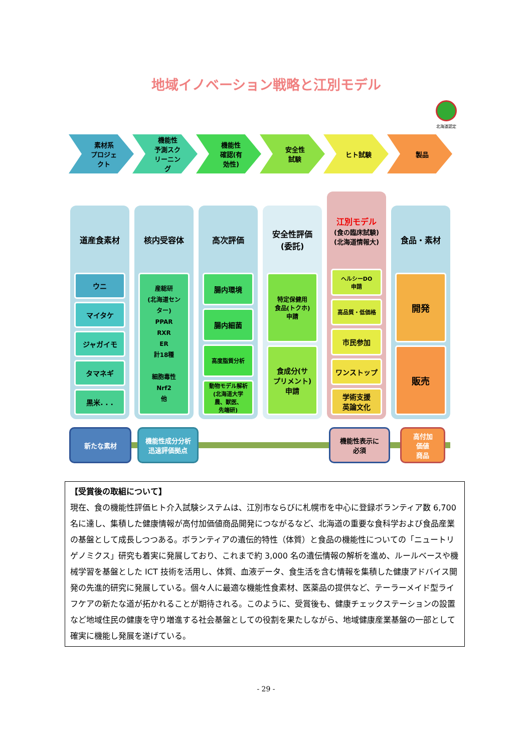地域イノベーション戦略と江別モデル
北海道認定
素材系
プロジェ
クト
機能性
予測スク
リーニン
グ
機能性
確認(有
効性)
安全性
試験
ヒト試験 製品
道産食素材
ウニ
マイタケ
ジャガイモ
タマネギ
黒米. . .
核内受容体
産総研
(北海道セン
ター)
PPAR
RXR
ER
計18種
細胞毒性
Nrf2
他
高次評価
腸内環境
腸内細菌
高度脂質分析
動物モデル解析
(北海道大学
農、獣医、
先端研)
安全性評価
(委託)
特定保健用
食品(トクホ)
申請
食成分(サ
プリメント)
申請
江別モデル
(食の臨床試験)
(北海道情報大)
ヘルシーDO
申請
高品質・低価格
市民参加
ワンストップ
学術支援
英論文化
食品・素材
開発
販売
新たな素材
機能性成分分析
迅速評価拠点
機能性表示に
必須
高付加
価値
商品
【受賞後の取組について】
現在、食の機能性評価ヒト介入試験システムは、江別市ならびに札幌市を中心に登録ボランティア数 6,700 名に達し、集積した健康情報が高付加価値商品開発につながるなど、北海道の重要な食科学および食品産業の基盤として成長しつつある。ボランティアの遺伝的特性（体質）と食品の機能性についての「ニュートリゲノミクス」研究も着実に発展しており、これまで約 3,000 名の遺伝情報の解析を進め、ルールベースや機械学習を基盤とした ICT 技術を活用し、体質、血液データ、食生活を含む情報を集積した健康アドバイス開発の先進的研究に発展している。個々人に最適な機能性食素材、医薬品の提供など、テーラーメイド型ライフケアの新たな道が拓かれることが期待される。このように、受賞後も、健康チェックステーションの設置など地域住民の健康を守り増進する社会基盤としての役割を果たしながら、地域健康産業基盤の一部として確実に機能し発展を遂げている。
- 29 -